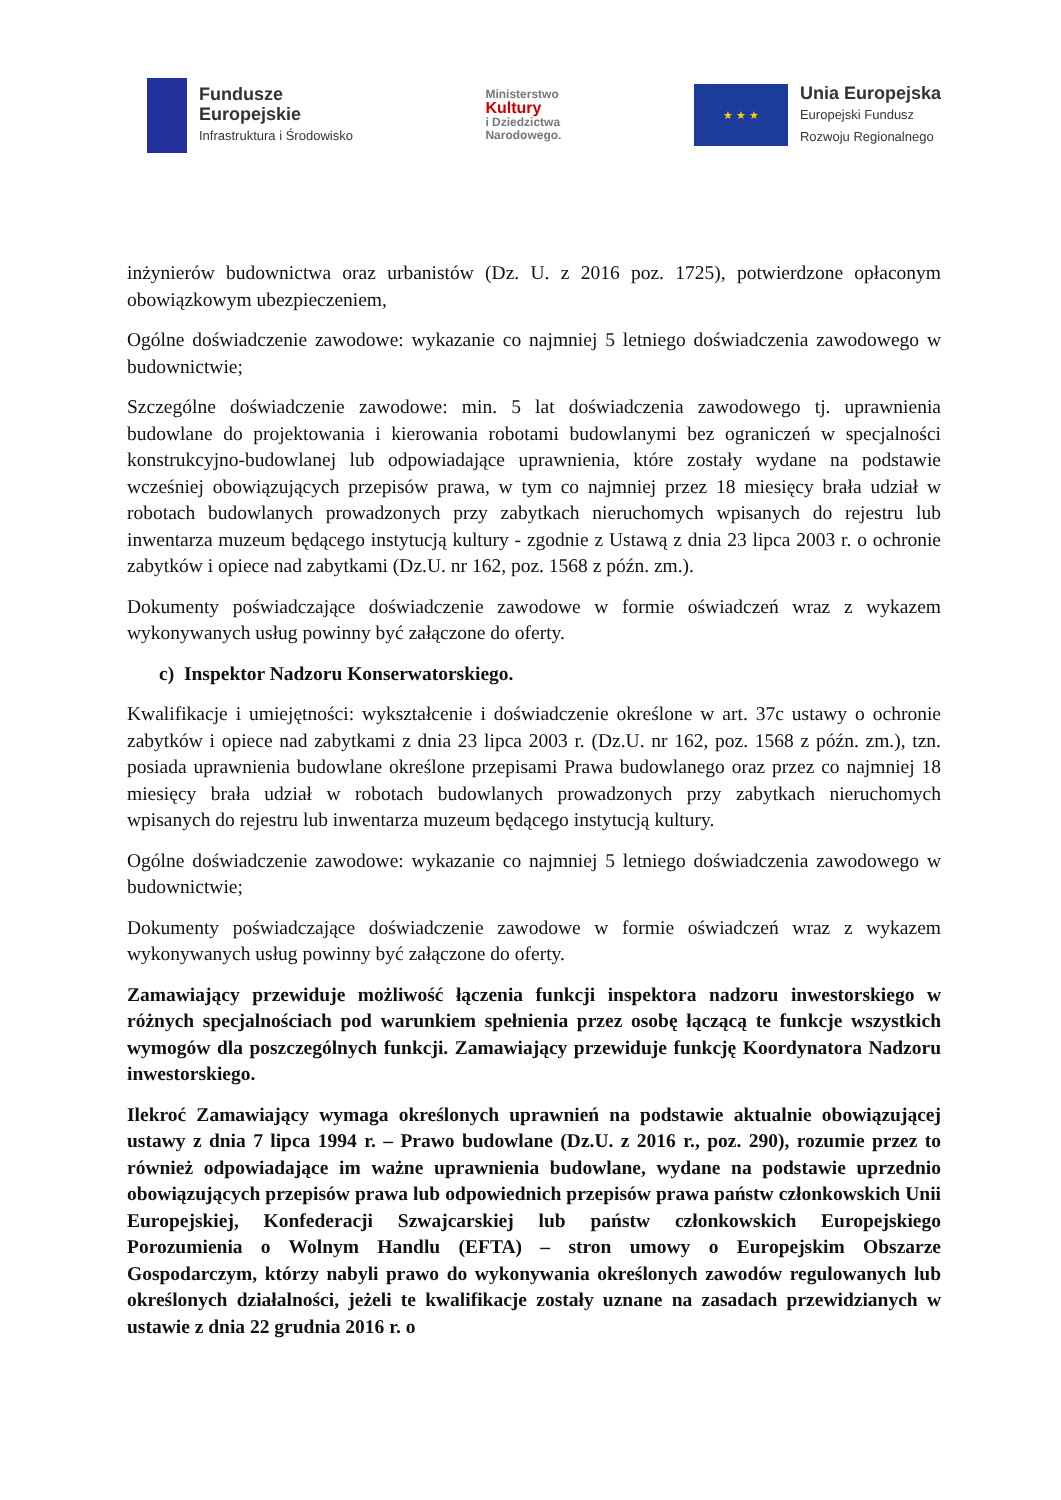Fundusze
Europejskie
Infrastruktura i Środowisko
Ministerstwo
Kultury
i Dziedzictwa
Narodowego.
★ ★ ★
Unia Europejska
Europejski Fundusz
Rozwoju Regionalnego
inżynierów budownictwa oraz urbanistów (Dz. U. z 2016 poz. 1725), potwierdzone opłaconym obowiązkowym ubezpieczeniem,
Ogólne doświadczenie zawodowe: wykazanie co najmniej 5 letniego doświadczenia zawodowego w budownictwie;
Szczególne doświadczenie zawodowe: min. 5 lat doświadczenia zawodowego tj. uprawnienia budowlane do projektowania i kierowania robotami budowlanymi bez ograniczeń w specjalności konstrukcyjno-budowlanej lub odpowiadające uprawnienia, które zostały wydane na podstawie wcześniej obowiązujących przepisów prawa, w tym co najmniej przez 18 miesięcy brała udział w robotach budowlanych prowadzonych przy zabytkach nieruchomych wpisanych do rejestru lub inwentarza muzeum będącego instytucją kultury - zgodnie z Ustawą z dnia 23 lipca 2003 r. o ochronie zabytków i opiece nad zabytkami (Dz.U. nr 162, poz. 1568 z późn. zm.).
Dokumenty poświadczające doświadczenie zawodowe w formie oświadczeń wraz z wykazem wykonywanych usług powinny być załączone do oferty.
c) Inspektor Nadzoru Konserwatorskiego.
Kwalifikacje i umiejętności: wykształcenie i doświadczenie określone w art. 37c ustawy o ochronie zabytków i opiece nad zabytkami z dnia 23 lipca 2003 r. (Dz.U. nr 162, poz. 1568 z późn. zm.), tzn. posiada uprawnienia budowlane określone przepisami Prawa budowlanego oraz przez co najmniej 18 miesięcy brała udział w robotach budowlanych prowadzonych przy zabytkach nieruchomych wpisanych do rejestru lub inwentarza muzeum będącego instytucją kultury.
Ogólne doświadczenie zawodowe: wykazanie co najmniej 5 letniego doświadczenia zawodowego w budownictwie;
Dokumenty poświadczające doświadczenie zawodowe w formie oświadczeń wraz z wykazem wykonywanych usług powinny być załączone do oferty.
Zamawiający przewiduje możliwość łączenia funkcji inspektora nadzoru inwestorskiego w różnych specjalnościach pod warunkiem spełnienia przez osobę łączącą te funkcje wszystkich wymogów dla poszczególnych funkcji. Zamawiający przewiduje funkcję Koordynatora Nadzoru inwestorskiego.
Ilekroć Zamawiający wymaga określonych uprawnień na podstawie aktualnie obowiązującej ustawy z dnia 7 lipca 1994 r. – Prawo budowlane (Dz.U. z 2016 r., poz. 290), rozumie przez to również odpowiadające im ważne uprawnienia budowlane, wydane na podstawie uprzednio obowiązujących przepisów prawa lub odpowiednich przepisów prawa państw członkowskich Unii Europejskiej, Konfederacji Szwajcarskiej lub państw członkowskich Europejskiego Porozumienia o Wolnym Handlu (EFTA) – stron umowy o Europejskim Obszarze Gospodarczym, którzy nabyli prawo do wykonywania określonych zawodów regulowanych lub określonych działalności, jeżeli te kwalifikacje zostały uznane na zasadach przewidzianych w ustawie z dnia 22 grudnia 2016 r. o